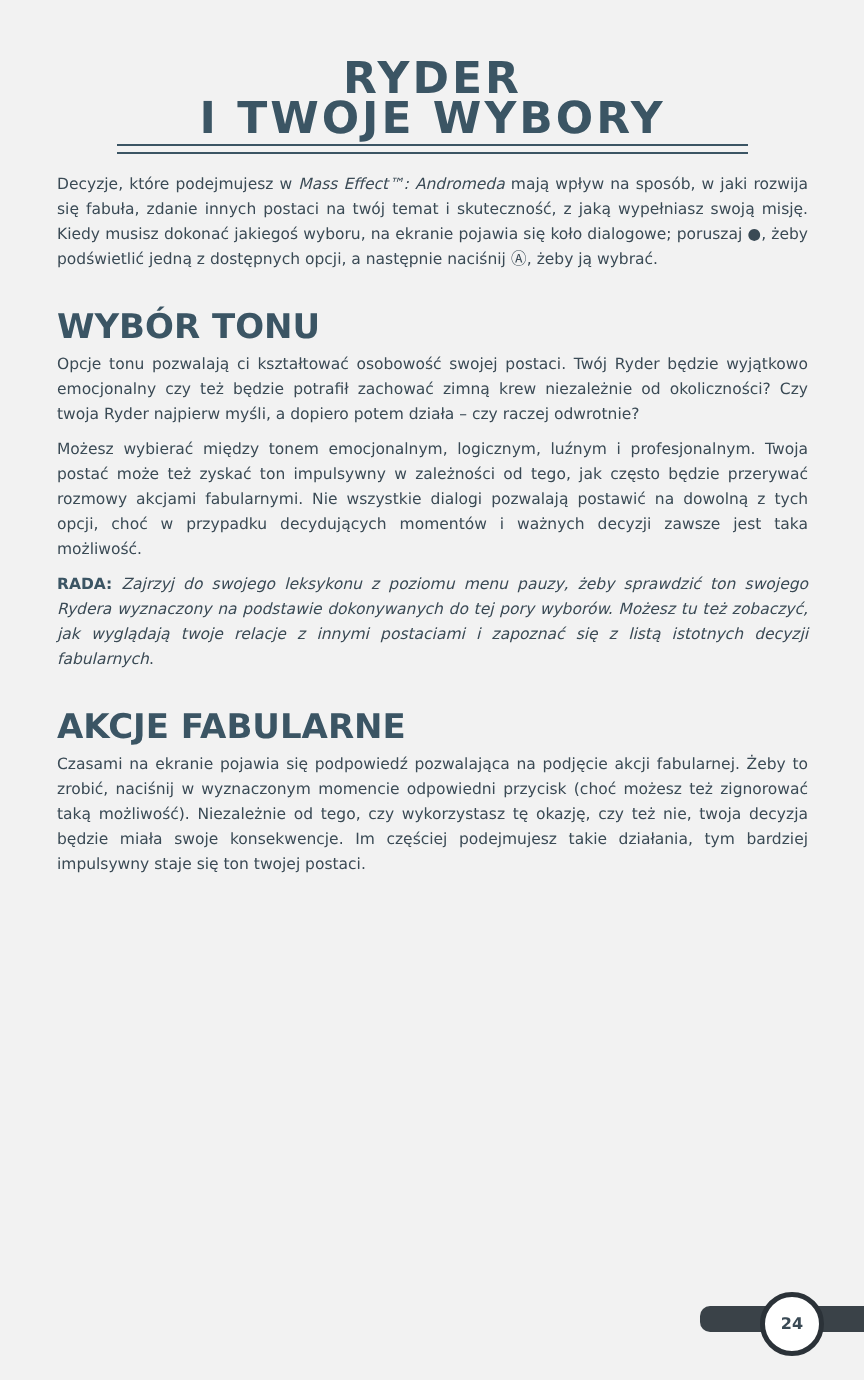RYDER
I TWOJE WYBORY
Decyzje, które podejmujesz w Mass Effect™: Andromeda mają wpływ na sposób, w jaki rozwija się fabuła, zdanie innych postaci na twój temat i skuteczność, z jaką wypełniasz swoją misję. Kiedy musisz dokonać jakiegoś wyboru, na ekranie pojawia się koło dialogowe; poruszaj ●, żeby podświetlić jedną z dostępnych opcji, a następnie naciśnij Ⓐ, żeby ją wybrać.
WYBÓR TONU
Opcje tonu pozwalają ci kształtować osobowość swojej postaci. Twój Ryder będzie wyjątkowo emocjonalny czy też będzie potrafił zachować zimną krew niezależnie od okoliczności? Czy twoja Ryder najpierw myśli, a dopiero potem działa – czy raczej odwrotnie?
Możesz wybierać między tonem emocjonalnym, logicznym, luźnym i profesjonalnym. Twoja postać może też zyskać ton impulsywny w zależności od tego, jak często będzie przerywać rozmowy akcjami fabularnymi. Nie wszystkie dialogi pozwalają postawić na dowolną z tych opcji, choć w przypadku decydujących momentów i ważnych decyzji zawsze jest taka możliwość.
RADA: Zajrzyj do swojego leksykonu z poziomu menu pauzy, żeby sprawdzić ton swojego Rydera wyznaczony na podstawie dokonywanych do tej pory wyborów. Możesz tu też zobaczyć, jak wyglądają twoje relacje z innymi postaciami i zapoznać się z listą istotnych decyzji fabularnych.
AKCJE FABULARNE
Czasami na ekranie pojawia się podpowiedź pozwalająca na podjęcie akcji fabularnej. Żeby to zrobić, naciśnij w wyznaczonym momencie odpowiedni przycisk (choć możesz też zignorować taką możliwość). Niezależnie od tego, czy wykorzystasz tę okazję, czy też nie, twoja decyzja będzie miała swoje konsekwencje. Im częściej podejmujesz takie działania, tym bardziej impulsywny staje się ton twojej postaci.
24